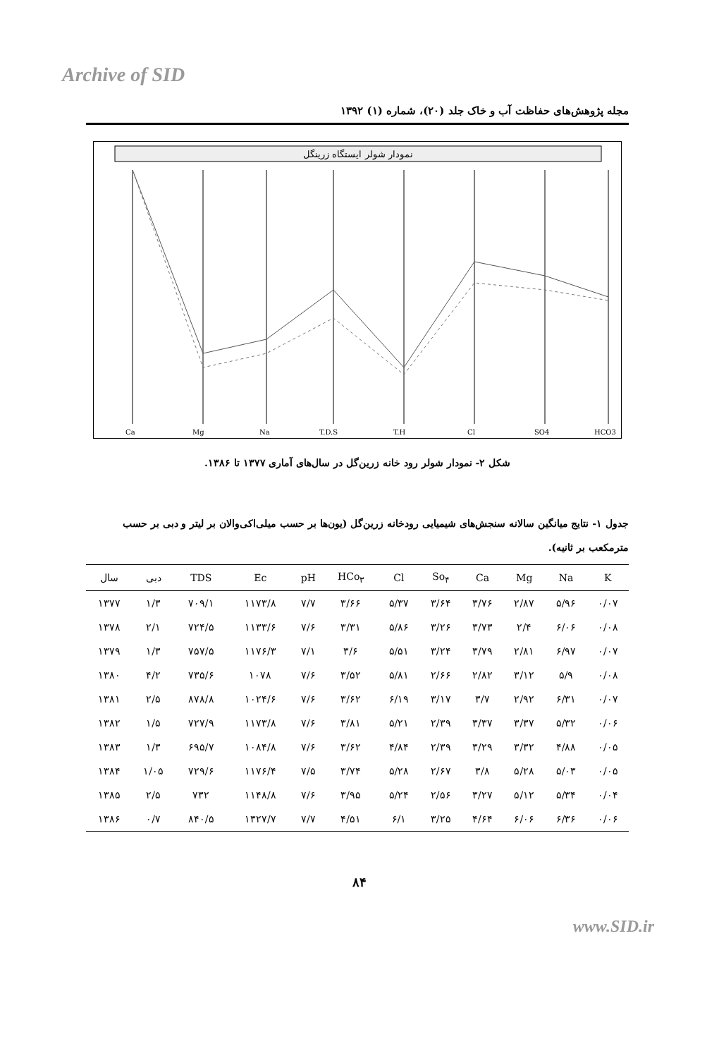Archive of SID
مجله پژوهش‌های حفاظت آب و خاک جلد (۲۰)، شماره (۱) ۱۳۹۲
نمودار شولر ایستگاه زرینگل
Ca
Mg
Na
T.D.S
T.H
Cl
SO4
HCO3
شکل ۲- نمودار شولر رود خانه زرین‌گل در سال‌های آماری ۱۳۷۷ تا ۱۳۸۶.
جدول ۱- نتایج میانگین سالانه سنجش‌های شیمیایی رودخانه زرین‌گل (یون‌ها بر حسب میلی‌اکی‌والان بر لیتر و دبی بر حسب مترمکعب بر ثانیه).
| سال | دبی | TDS | Ec | pH | HCo<sub>۳</sub> | Cl | So<sub>۴</sub> | Ca | Mg | Na | K |
| --- | --- | --- | --- | --- | --- | --- | --- | --- | --- | --- | --- |
| ۱۳۷۷ | ۱/۳ | ۷۰۹/۱ | ۱۱۷۳/۸ | ۷/۷ | ۳/۶۶ | ۵/۳۷ | ۳/۶۴ | ۳/۷۶ | ۲/۸۷ | ۵/۹۶ | ۰/۰۷ |
| ۱۳۷۸ | ۲/۱ | ۷۲۴/۵ | ۱۱۳۳/۶ | ۷/۶ | ۳/۳۱ | ۵/۸۶ | ۳/۲۶ | ۳/۷۳ | ۲/۴ | ۶/۰۶ | ۰/۰۸ |
| ۱۳۷۹ | ۱/۳ | ۷۵۷/۵ | ۱۱۷۶/۳ | ۷/۱ | ۳/۶ | ۵/۵۱ | ۳/۲۴ | ۳/۷۹ | ۲/۸۱ | ۶/۹۷ | ۰/۰۷ |
| ۱۳۸۰ | ۴/۲ | ۷۳۵/۶ | ۱۰۷۸ | ۷/۶ | ۳/۵۲ | ۵/۸۱ | ۲/۶۶ | ۲/۸۲ | ۳/۱۲ | ۵/۹ | ۰/۰۸ |
| ۱۳۸۱ | ۲/۵ | ۸۷۸/۸ | ۱۰۲۴/۶ | ۷/۶ | ۳/۶۲ | ۶/۱۹ | ۳/۱۷ | ۳/۷ | ۲/۹۲ | ۶/۳۱ | ۰/۰۷ |
| ۱۳۸۲ | ۱/۵ | ۷۲۷/۹ | ۱۱۷۳/۸ | ۷/۶ | ۳/۸۱ | ۵/۲۱ | ۲/۳۹ | ۳/۳۷ | ۳/۳۷ | ۵/۳۲ | ۰/۰۶ |
| ۱۳۸۳ | ۱/۳ | ۶۹۵/۷ | ۱۰۸۴/۸ | ۷/۶ | ۳/۶۲ | ۴/۸۴ | ۲/۳۹ | ۳/۲۹ | ۳/۳۲ | ۴/۸۸ | ۰/۰۵ |
| ۱۳۸۴ | ۱/۰۵ | ۷۲۹/۶ | ۱۱۷۶/۴ | ۷/۵ | ۳/۷۴ | ۵/۲۸ | ۲/۶۷ | ۳/۸ | ۵/۲۸ | ۵/۰۳ | ۰/۰۵ |
| ۱۳۸۵ | ۲/۵ | ۷۳۲ | ۱۱۴۸/۸ | ۷/۶ | ۳/۹۵ | ۵/۲۴ | ۲/۵۶ | ۳/۲۷ | ۵/۱۲ | ۵/۳۴ | ۰/۰۴ |
| ۱۳۸۶ | ۰/۷ | ۸۴۰/۵ | ۱۳۲۷/۷ | ۷/۷ | ۴/۵۱ | ۶/۱ | ۳/۲۵ | ۴/۶۴ | ۶/۰۶ | ۶/۳۶ | ۰/۰۶ |
۸۴
www.SID.ir